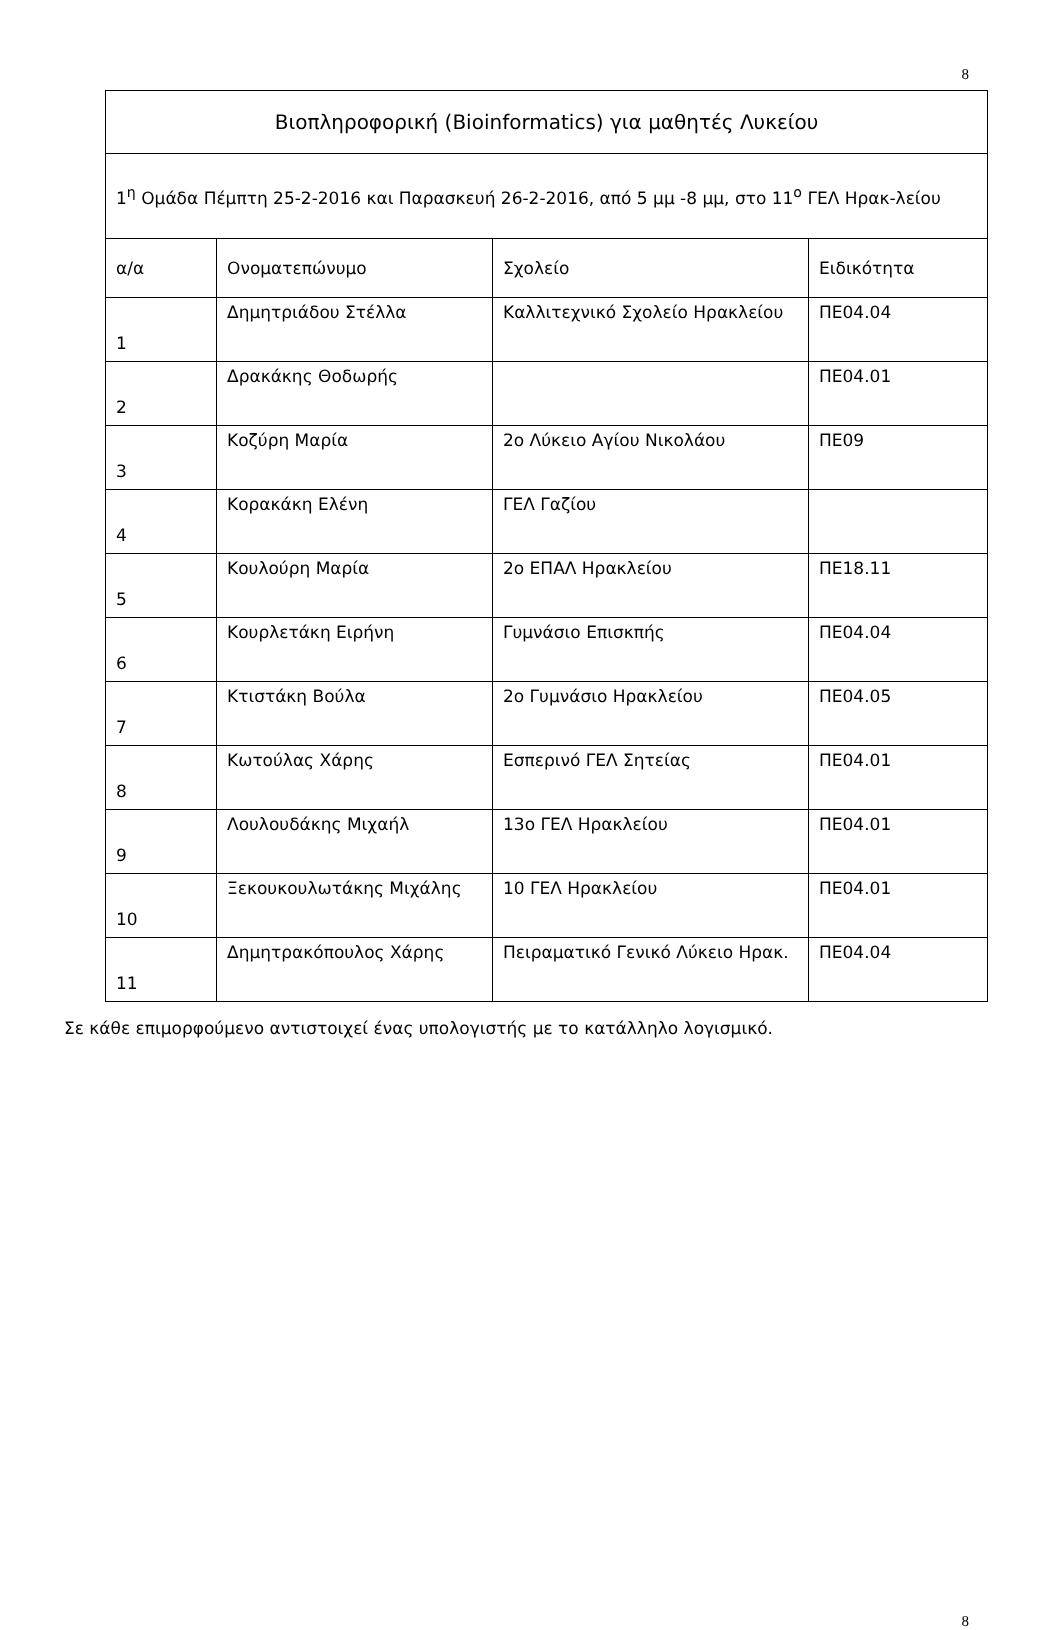8
| Βιοπληροφορική (Bioinformatics) για μαθητές Λυκείου | | | |
| --- | --- | --- | --- |
| 1<sup>η</sup> Ομάδα Πέμπτη 25-2-2016 και Παρασκευή 26-2-2016, από 5 μμ -8 μμ, στο 11<sup>ο</sup> ΓΕΛ Ηρακ-λείου | | | |
| α/α | Ονοματεπώνυμο | Σχολείο | Ειδικότητα |
| 1 | Δημητριάδου Στέλλα | Καλλιτεχνικό Σχολείο Ηρακλείου | ΠΕ04.04 |
| 2 | Δρακάκης Θοδωρής | | ΠΕ04.01 |
| 3 | Κοζύρη Μαρία | 2ο Λύκειο Αγίου Νικολάου | ΠΕ09 |
| 4 | Κορακάκη Ελένη | ΓΕΛ Γαζίου | |
| 5 | Κουλούρη Μαρία | 2ο ΕΠΑΛ Ηρακλείου | ΠΕ18.11 |
| 6 | Κουρλετάκη Ειρήνη | Γυμνάσιο Επισκπής | ΠΕ04.04 |
| 7 | Κτιστάκη Βούλα | 2ο Γυμνάσιο Ηρακλείου | ΠΕ04.05 |
| 8 | Κωτούλας Χάρης | Εσπερινό ΓΕΛ Σητείας | ΠΕ04.01 |
| 9 | Λουλουδάκης Μιχαήλ | 13ο ΓΕΛ Ηρακλείου | ΠΕ04.01 |
| 10 | Ξεκουκουλωτάκης Μιχάλης | 10 ΓΕΛ Ηρακλείου | ΠΕ04.01 |
| 11 | Δημητρακόπουλος Χάρης | Πειραματικό Γενικό Λύκειο Ηρακ. | ΠΕ04.04 |
Σε κάθε επιμορφούμενο αντιστοιχεί ένας υπολογιστής με το κατάλληλο λογισμικό.
8